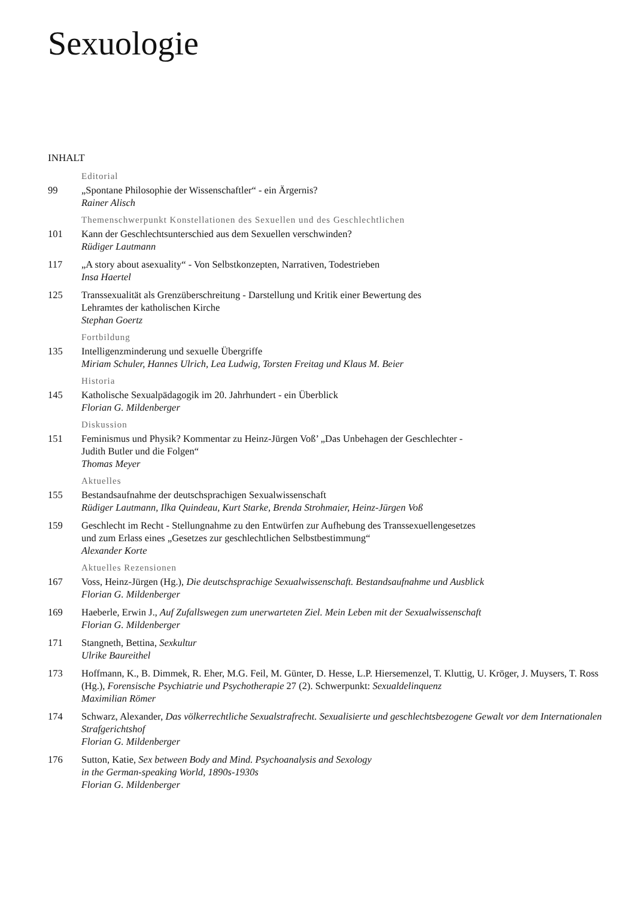Sexuologie
INHALT
Editorial
99 „Spontane Philosophie der Wissenschaftler“ - ein Ärgernis?
Rainer Alisch
Themenschwerpunkt Konstellationen des Sexuellen und des Geschlechtlichen
101 Kann der Geschlechtsunterschied aus dem Sexuellen verschwinden?
Rüdiger Lautmann
117 „A story about asexuality“ - Von Selbstkonzepten, Narrativen, Todestrieben
Insa Haertel
125 Transsexualität als Grenzüberschreitung - Darstellung und Kritik einer Bewertung des
Lehramtes der katholischen Kirche
Stephan Goertz
Fortbildung
135 Intelligenzminderung und sexuelle Übergriffe
Miriam Schuler, Hannes Ulrich, Lea Ludwig, Torsten Freitag und Klaus M. Beier
Historia
145 Katholische Sexualpädagogik im 20. Jahrhundert - ein Überblick
Florian G. Mildenberger
Diskussion
151 Feminismus und Physik? Kommentar zu Heinz-Jürgen Voß’ „Das Unbehagen der Geschlechter -
Judith Butler und die Folgen“
Thomas Meyer
Aktuelles
155 Bestandsaufnahme der deutschsprachigen Sexualwissenschaft
Rüdiger Lautmann, Ilka Quindeau, Kurt Starke, Brenda Strohmaier, Heinz-Jürgen Voß
159 Geschlecht im Recht - Stellungnahme zu den Entwürfen zur Aufhebung des Transsexuellengesetzes
und zum Erlass eines „Gesetzes zur geschlechtlichen Selbstbestimmung“
Alexander Korte
Aktuelles Rezensionen
167 Voss, Heinz-Jürgen (Hg.), Die deutschsprachige Sexualwissenschaft. Bestandsaufnahme und Ausblick
Florian G. Mildenberger
169 Haeberle, Erwin J., Auf Zufallswegen zum unerwarteten Ziel. Mein Leben mit der Sexualwissenschaft
Florian G. Mildenberger
171 Stangneth, Bettina, Sexkultur
Ulrike Baureithel
173 Hoffmann, K., B. Dimmek, R. Eher, M.G. Feil, M. Günter, D. Hesse, L.P. Hiersemenzel, T. Kluttig, U. Kröger, J. Muysers, T. Ross (Hg.), Forensische Psychiatrie und Psychotherapie 27 (2). Schwerpunkt: Sexualdelinquenz
Maximilian Römer
174 Schwarz, Alexander, Das völkerrechtliche Sexualstrafrecht. Sexualisierte und geschlechtsbezogene Gewalt vor dem Internationalen Strafgerichtshof
Florian G. Mildenberger
176 Sutton, Katie, Sex between Body and Mind. Psychoanalysis and Sexology
in the German-speaking World, 1890s-1930s
Florian G. Mildenberger